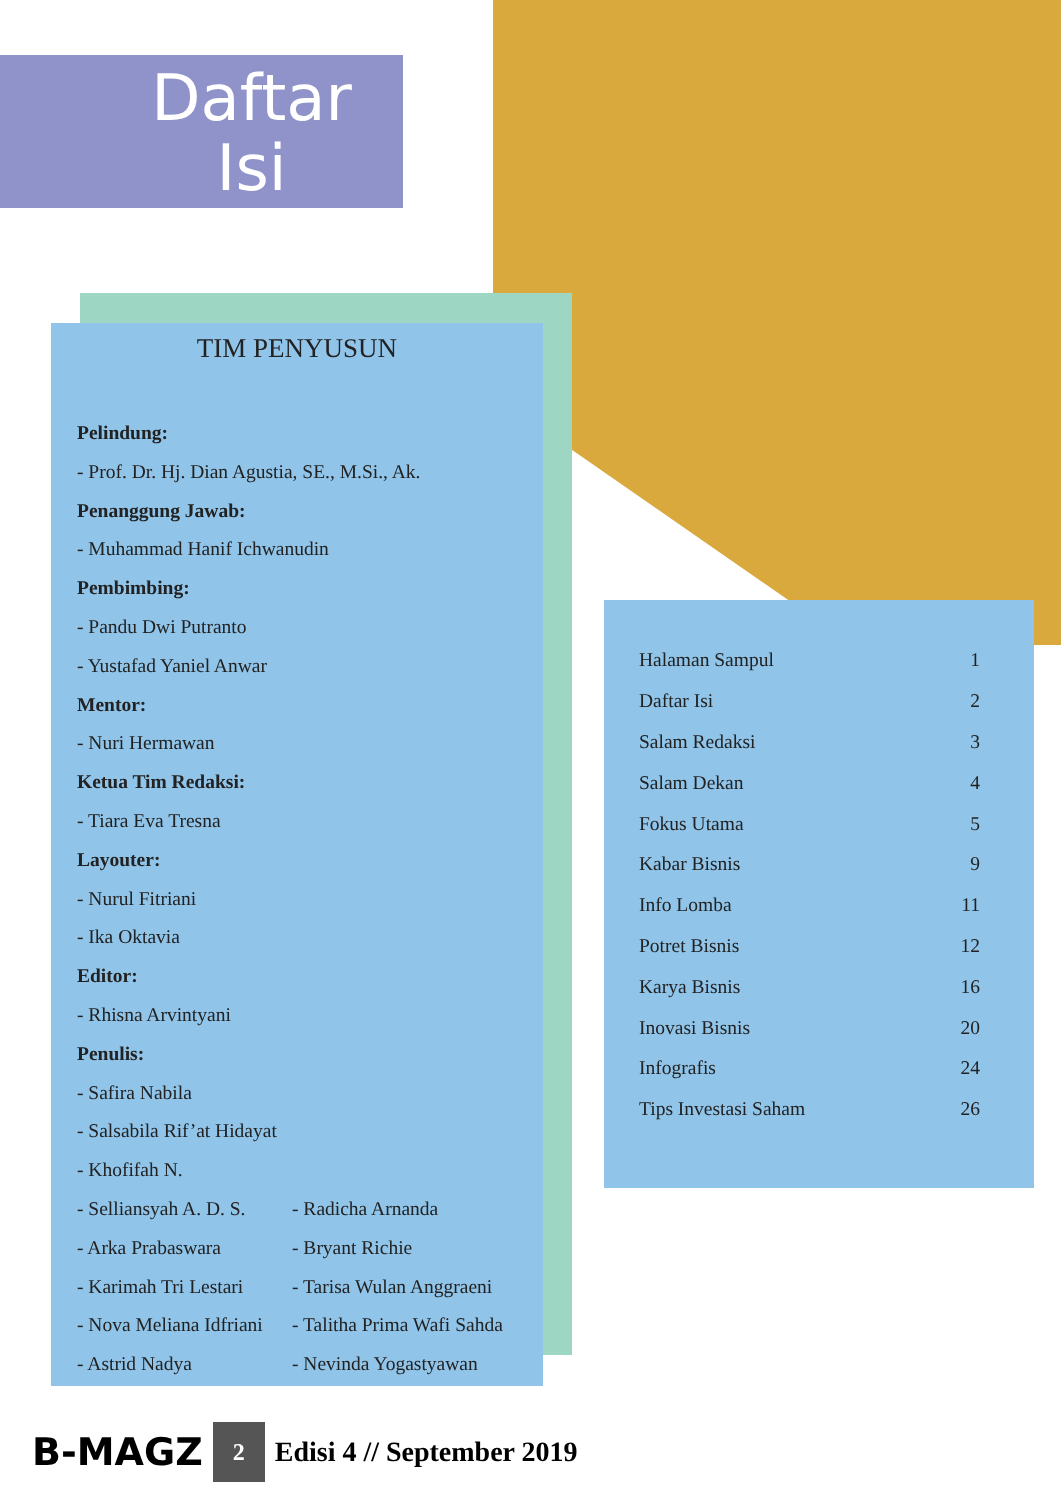Daftar
Isi
TIM PENYUSUN
Pelindung:
- Prof. Dr. Hj. Dian Agustia, SE., M.Si., Ak.
Penanggung Jawab:
- Muhammad Hanif Ichwanudin
Pembimbing:
- Pandu Dwi Putranto
- Yustafad Yaniel Anwar
Mentor:
- Nuri Hermawan
Ketua Tim Redaksi:
- Tiara Eva Tresna
Layouter:
- Nurul Fitriani
- Ika Oktavia
Editor:
- Rhisna Arvintyani
Penulis:
- Safira Nabila
- Salsabila Rif’at Hidayat
- Khofifah N.
- Selliansyah A. D. S.
- Arka Prabaswara
- Karimah Tri Lestari
- Nova Meliana Idfriani
- Astrid Nadya
- Radicha Arnanda
- Bryant Richie
- Tarisa Wulan Anggraeni
- Talitha Prima Wafi Sahda
- Nevinda Yogastyawan
| Halaman Sampul | 1 |
| Daftar Isi | 2 |
| Salam Redaksi | 3 |
| Salam Dekan | 4 |
| Fokus Utama | 5 |
| Kabar Bisnis | 9 |
| Info Lomba | 11 |
| Potret Bisnis | 12 |
| Karya Bisnis | 16 |
| Inovasi Bisnis | 20 |
| Infografis | 24 |
| Tips Investasi Saham | 26 |
B-MAGZ 2 Edisi 4 // September 2019